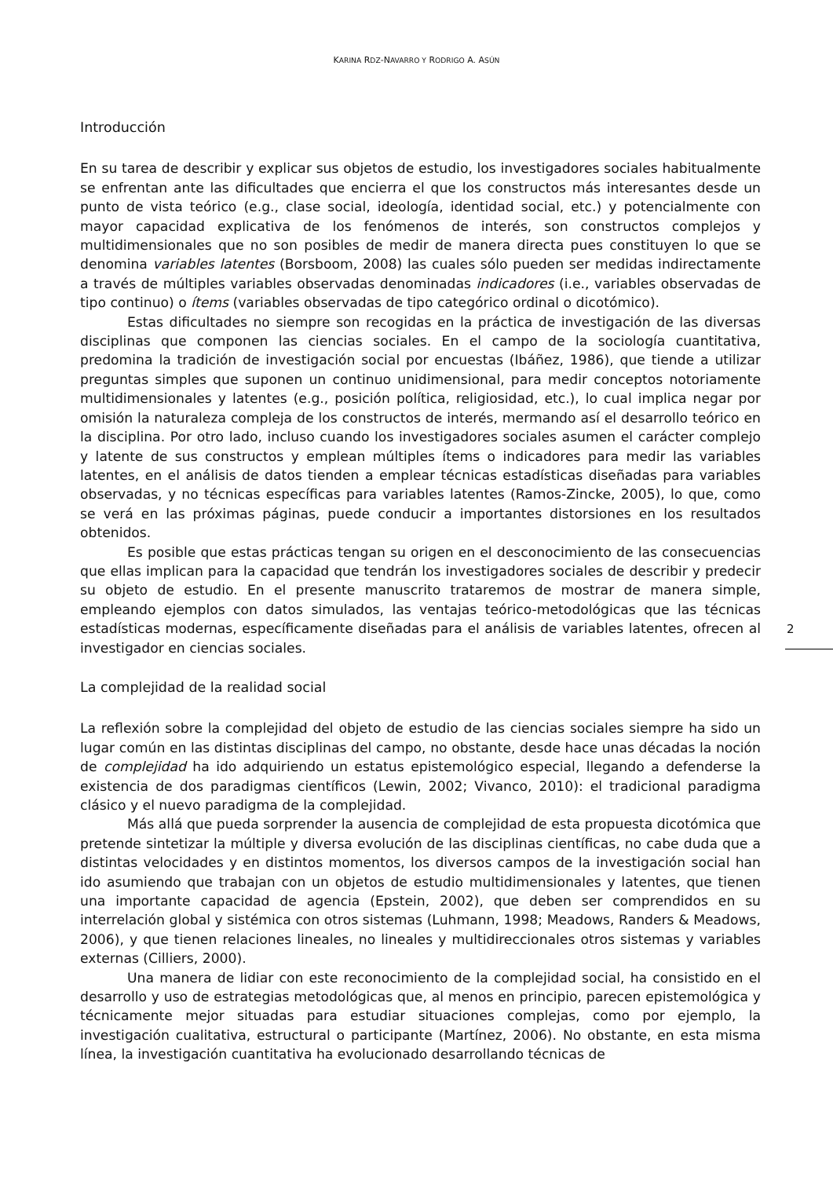KARINA RDZ-NAVARRO Y RODRIGO A. ASÚN
Introducción
En su tarea de describir y explicar sus objetos de estudio, los investigadores sociales habitualmente se enfrentan ante las dificultades que encierra el que los constructos más interesantes desde un punto de vista teórico (e.g., clase social, ideología, identidad social, etc.) y potencialmente con mayor capacidad explicativa de los fenómenos de interés, son constructos complejos y multidimensionales que no son posibles de medir de manera directa pues constituyen lo que se denomina variables latentes (Borsboom, 2008) las cuales sólo pueden ser medidas indirectamente a través de múltiples variables observadas denominadas indicadores (i.e., variables observadas de tipo continuo) o ítems (variables observadas de tipo categórico ordinal o dicotómico).
Estas dificultades no siempre son recogidas en la práctica de investigación de las diversas disciplinas que componen las ciencias sociales. En el campo de la sociología cuantitativa, predomina la tradición de investigación social por encuestas (Ibáñez, 1986), que tiende a utilizar preguntas simples que suponen un continuo unidimensional, para medir conceptos notoriamente multidimensionales y latentes (e.g., posición política, religiosidad, etc.), lo cual implica negar por omisión la naturaleza compleja de los constructos de interés, mermando así el desarrollo teórico en la disciplina. Por otro lado, incluso cuando los investigadores sociales asumen el carácter complejo y latente de sus constructos y emplean múltiples ítems o indicadores para medir las variables latentes, en el análisis de datos tienden a emplear técnicas estadísticas diseñadas para variables observadas, y no técnicas específicas para variables latentes (Ramos-Zincke, 2005), lo que, como se verá en las próximas páginas, puede conducir a importantes distorsiones en los resultados obtenidos.
Es posible que estas prácticas tengan su origen en el desconocimiento de las consecuencias que ellas implican para la capacidad que tendrán los investigadores sociales de describir y predecir su objeto de estudio. En el presente manuscrito trataremos de mostrar de manera simple, empleando ejemplos con datos simulados, las ventajas teórico-metodológicas que las técnicas estadísticas modernas, específicamente diseñadas para el análisis de variables latentes, ofrecen al investigador en ciencias sociales.
La complejidad de la realidad social
La reflexión sobre la complejidad del objeto de estudio de las ciencias sociales siempre ha sido un lugar común en las distintas disciplinas del campo, no obstante, desde hace unas décadas la noción de complejidad ha ido adquiriendo un estatus epistemológico especial, llegando a defenderse la existencia de dos paradigmas científicos (Lewin, 2002; Vivanco, 2010): el tradicional paradigma clásico y el nuevo paradigma de la complejidad.
Más allá que pueda sorprender la ausencia de complejidad de esta propuesta dicotómica que pretende sintetizar la múltiple y diversa evolución de las disciplinas científicas, no cabe duda que a distintas velocidades y en distintos momentos, los diversos campos de la investigación social han ido asumiendo que trabajan con un objetos de estudio multidimensionales y latentes, que tienen una importante capacidad de agencia (Epstein, 2002), que deben ser comprendidos en su interrelación global y sistémica con otros sistemas (Luhmann, 1998; Meadows, Randers & Meadows, 2006), y que tienen relaciones lineales, no lineales y multidireccionales otros sistemas y variables externas (Cilliers, 2000).
Una manera de lidiar con este reconocimiento de la complejidad social, ha consistido en el desarrollo y uso de estrategias metodológicas que, al menos en principio, parecen epistemológica y técnicamente mejor situadas para estudiar situaciones complejas, como por ejemplo, la investigación cualitativa, estructural o participante (Martínez, 2006). No obstante, en esta misma línea, la investigación cuantitativa ha evolucionado desarrollando técnicas de
2